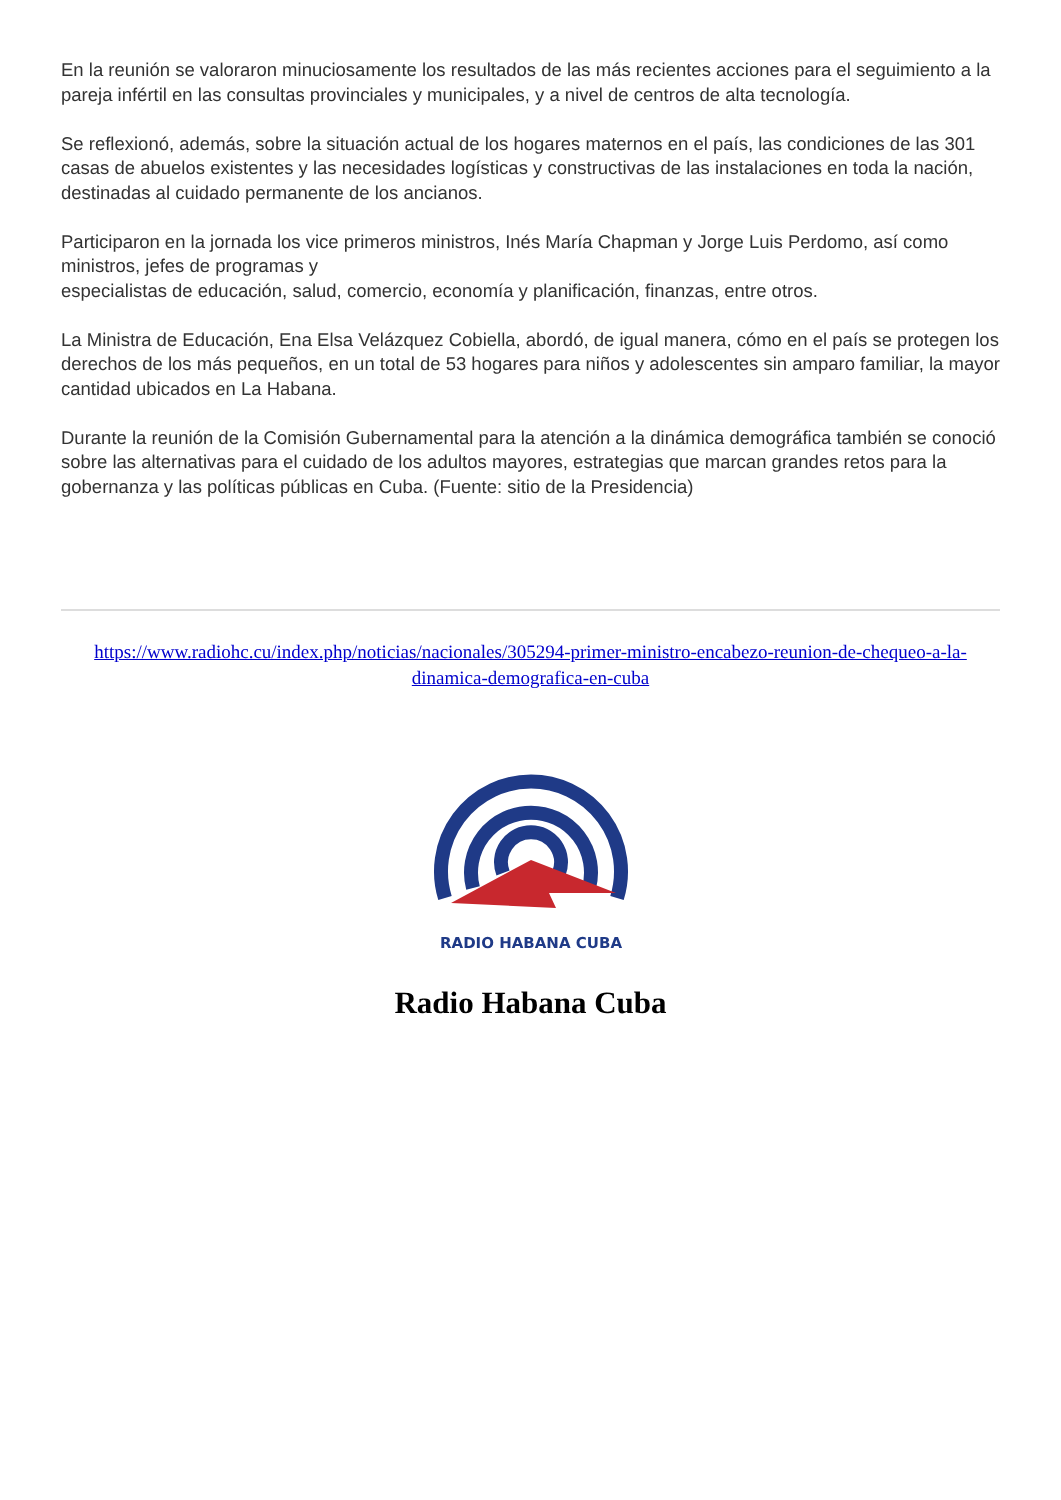En la reunión se valoraron minuciosamente los resultados de las más recientes acciones para el seguimiento a la pareja infértil en las consultas provinciales y municipales, y a nivel de centros de alta tecnología.
Se reflexionó, además, sobre la situación actual de los hogares maternos en el país, las condiciones de las 301 casas de abuelos existentes y las necesidades logísticas y constructivas de las instalaciones en toda la nación, destinadas al cuidado permanente de los ancianos.
Participaron en la jornada los vice primeros ministros, Inés María Chapman y Jorge Luis Perdomo, así como ministros, jefes de programas y
especialistas de educación, salud, comercio, economía y planificación, finanzas, entre otros.
La Ministra de Educación, Ena Elsa Velázquez Cobiella, abordó, de igual manera, cómo en el país se protegen los derechos de los más pequeños, en un total de 53 hogares para niños y adolescentes sin amparo familiar, la mayor cantidad ubicados en La Habana.
Durante la reunión de la Comisión Gubernamental para la atención a la dinámica demográfica también se conoció sobre las alternativas para el cuidado de los adultos mayores, estrategias que marcan grandes retos para la gobernanza y las políticas públicas en Cuba. (Fuente: sitio de la Presidencia)
https://www.radiohc.cu/index.php/noticias/nacionales/305294-primer-ministro-encabezo-reunion-de-chequeo-a-la-dinamica-demografica-en-cuba
RADIO HABANA CUBA
Radio Habana Cuba